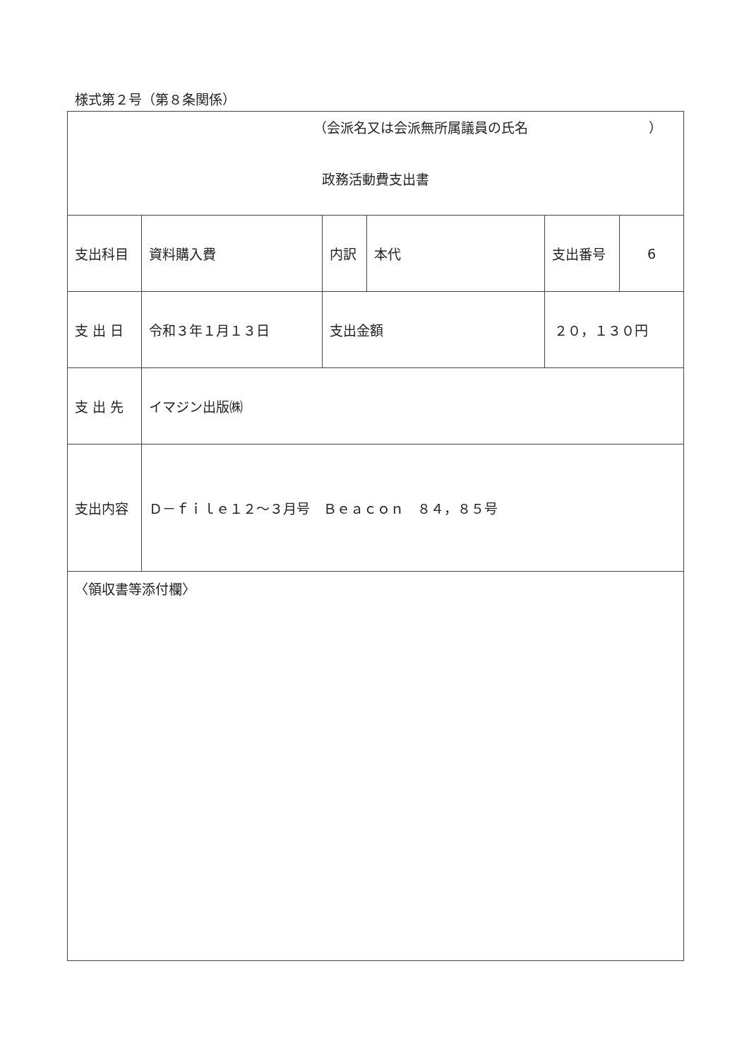様式第２号（第８条関係）
| （会派名又は会派無所属議員の氏名 ） 政務活動費支出書 | | | | | | |
| 支出科目 | 資料購入費 | 内訳 | 本代 | | 支出番号 | 6 |
| 支 出 日 | 令和３年１月１３日 | 支出金額 | | ２０，１３０円 | | |
| 支 出 先 | イマジン出版㈱ | | | | | |
| 支出内容 | Ｄ－ｆｉｌｅ１２～３月号 Ｂｅａｃｏｎ ８４，８５号 | | | | | |
| 〈領収書等添付欄〉 | | | | | | |